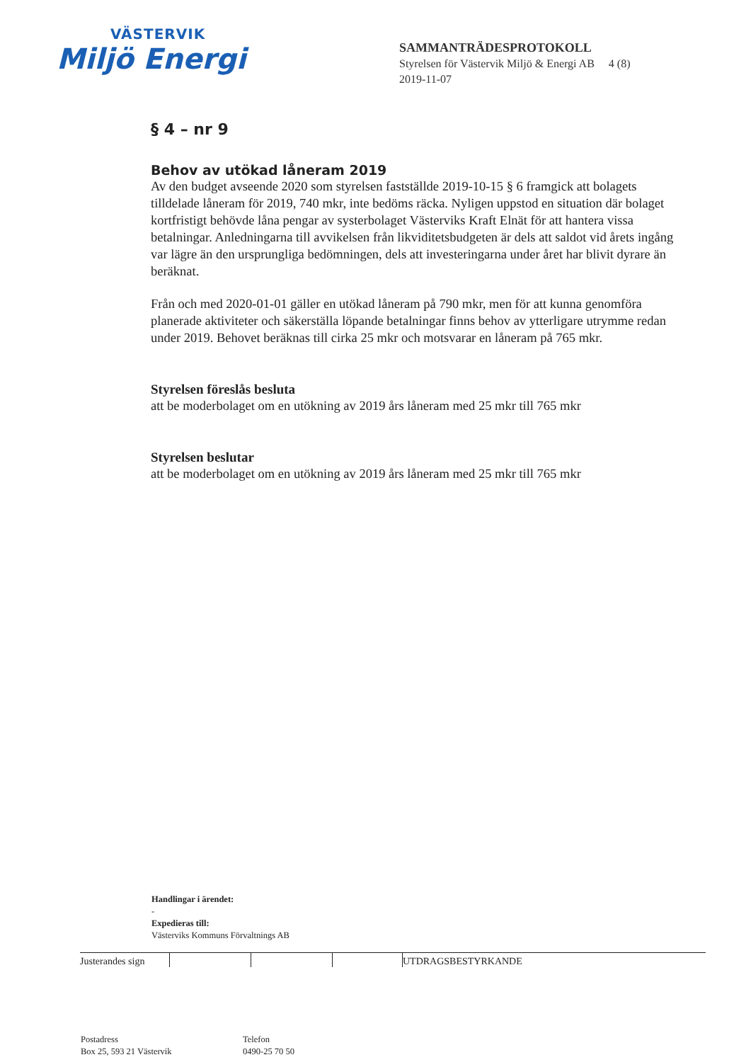VÄSTERVIK
Miljö Energi
SAMMANTRÄDESPROTOKOLL
Styrelsen för Västervik Miljö & Energi AB 4 (8)
2019-11-07
§ 4 – nr 9
Behov av utökad låneram 2019
Av den budget avseende 2020 som styrelsen fastställde 2019-10-15 § 6 framgick att bolagets tilldelade låneram för 2019, 740 mkr, inte bedöms räcka. Nyligen uppstod en situation där bolaget kortfristigt behövde låna pengar av systerbolaget Västerviks Kraft Elnät för att hantera vissa betalningar. Anledningarna till avvikelsen från likviditetsbudgeten är dels att saldot vid årets ingång var lägre än den ursprungliga bedömningen, dels att investeringarna under året har blivit dyrare än beräknat.
Från och med 2020-01-01 gäller en utökad låneram på 790 mkr, men för att kunna genomföra planerade aktiviteter och säkerställa löpande betalningar finns behov av ytterligare utrymme redan under 2019. Behovet beräknas till cirka 25 mkr och motsvarar en låneram på 765 mkr.
Styrelsen föreslås besluta
att be moderbolaget om en utökning av 2019 års låneram med 25 mkr till 765 mkr
Styrelsen beslutar
att be moderbolaget om en utökning av 2019 års låneram med 25 mkr till 765 mkr
Handlingar i ärendet:
-
Expedieras till:
Västerviks Kommuns Förvaltnings AB
Justerandes sign
UTDRAGSBESTYRKANDE
Postadress
Box 25, 593 21 Västervik
Telefon
0490-25 70 50